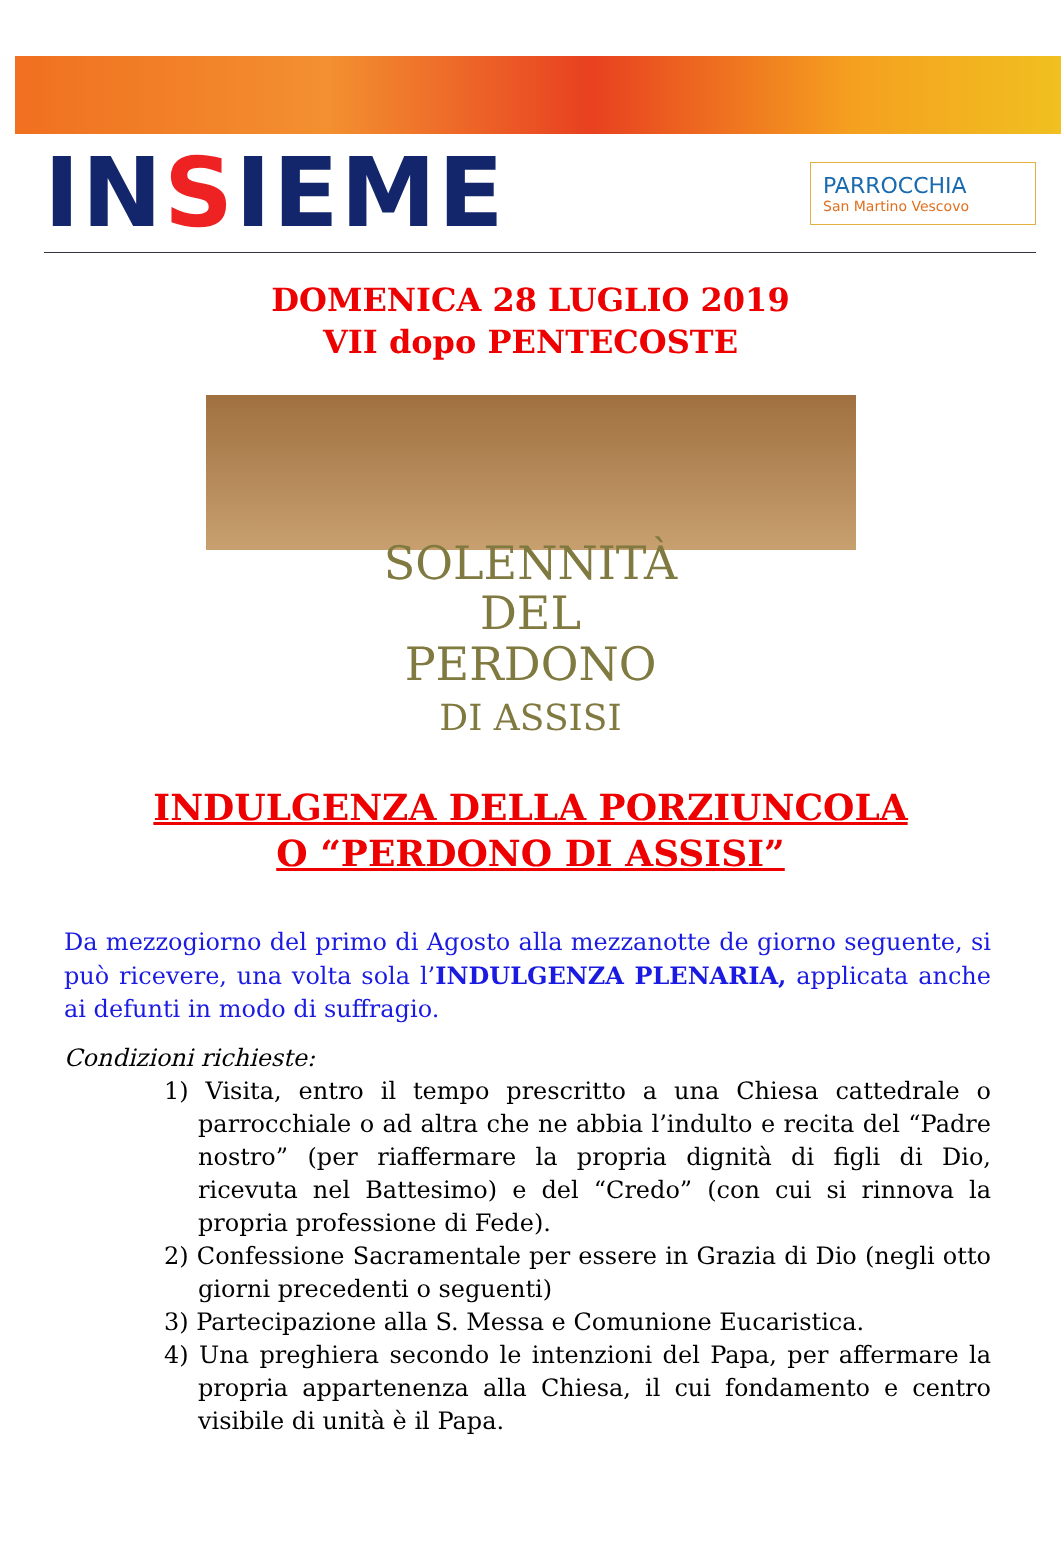INSIEME
PARROCCHIA
San Martino Vescovo
DOMENICA 28 LUGLIO 2019
VII dopo PENTECOSTE
SOLENNITÀ
DEL
PERDONO
DI ASSISI
INDULGENZA DELLA PORZIUNCOLA
O “PERDONO DI ASSISI”
Da mezzogiorno del primo di Agosto alla mezzanotte de giorno seguente, si può ricevere, una volta sola l’INDULGENZA PLENARIA, applicata anche ai defunti in modo di suffragio.
Condizioni richieste:
1) Visita, entro il tempo prescritto a una Chiesa cattedrale o parrocchiale o ad altra che ne abbia l’indulto e recita del “Padre nostro” (per riaffermare la propria dignità di figli di Dio, ricevuta nel Battesimo) e del “Credo” (con cui si rinnova la propria professione di Fede).
2) Confessione Sacramentale per essere in Grazia di Dio (negli otto giorni precedenti o seguenti)
3) Partecipazione alla S. Messa e Comunione Eucaristica.
4) Una preghiera secondo le intenzioni del Papa, per affermare la propria appartenenza alla Chiesa, il cui fondamento e centro visibile di unità è il Papa.